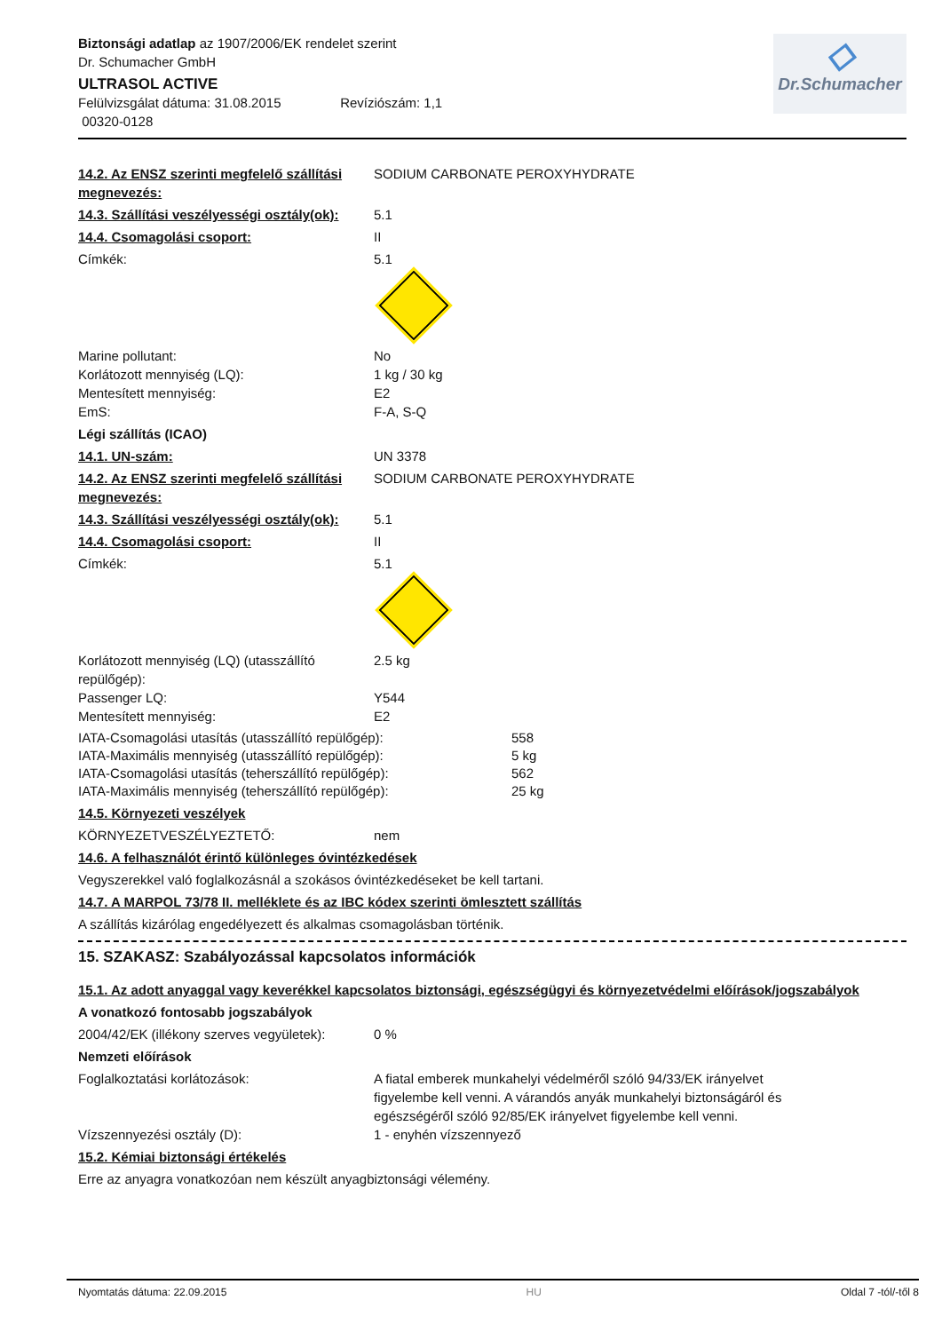Biztonsági adatlap az 1907/2006/EK rendelet szerint
Dr. Schumacher GmbH
ULTRASOL ACTIVE
Felülvizsgálat dátuma: 31.08.2015 Revíziószám: 1,1
00320-0128
◇
Dr.Schumacher
14.2. Az ENSZ szerinti megfelelő szállítási megnevezés:
SODIUM CARBONATE PEROXYHYDRATE
14.3. Szállítási veszélyességi osztály(ok):
5.1
14.4. Csomagolási csoport: II
Címkék: 5.1
Marine pollutant: No
Korlátozott mennyiség (LQ): 1 kg / 30 kg
Mentesített mennyiség: E2
EmS: F-A, S-Q
Légi szállítás (ICAO)
14.1. UN-szám: UN 3378
14.2. Az ENSZ szerinti megfelelő szállítási megnevezés:
SODIUM CARBONATE PEROXYHYDRATE
14.3. Szállítási veszélyességi osztály(ok):
5.1
14.4. Csomagolási csoport: II
Címkék: 5.1
Korlátozott mennyiség (LQ) (utasszállító repülőgép):
2.5 kg
Passenger LQ: Y544
Mentesített mennyiség: E2
IATA-Csomagolási utasítás (utasszállító repülőgép): 558
IATA-Maximális mennyiség (utasszállító repülőgép): 5 kg
IATA-Csomagolási utasítás (teherszállító repülőgép): 562
IATA-Maximális mennyiség (teherszállító repülőgép): 25 kg
14.5. Környezeti veszélyek
KÖRNYEZETVESZÉLYEZTETŐ: nem
14.6. A felhasználót érintő különleges óvintézkedések
Vegyszerekkel való foglalkozásnál a szokásos óvintézkedéseket be kell tartani.
14.7. A MARPOL 73/78 II. melléklete és az IBC kódex szerinti ömlesztett szállítás
A szállítás kizárólag engedélyezett és alkalmas csomagolásban történik.
15. SZAKASZ: Szabályozással kapcsolatos információk
15.1. Az adott anyaggal vagy keverékkel kapcsolatos biztonsági, egészségügyi és környezetvédelmi előírások/jogszabályok
A vonatkozó fontosabb jogszabályok
2004/42/EK (illékony szerves vegyületek):
0 %
Nemzeti előírások
Foglalkoztatási korlátozások: A fiatal emberek munkahelyi védelméről szóló 94/33/EK irányelvet figyelembe kell venni. A várandós anyák munkahelyi biztonságáról és egészségéről szóló 92/85/EK irányelvet figyelembe kell venni.
Vízszennyezési osztály (D): 1 - enyhén vízszennyező
15.2. Kémiai biztonsági értékelés
Erre az anyagra vonatkozóan nem készült anyagbiztonsági vélemény.
Nyomtatás dátuma: 22.09.2015 HU Oldal 7 -tól/-től 8